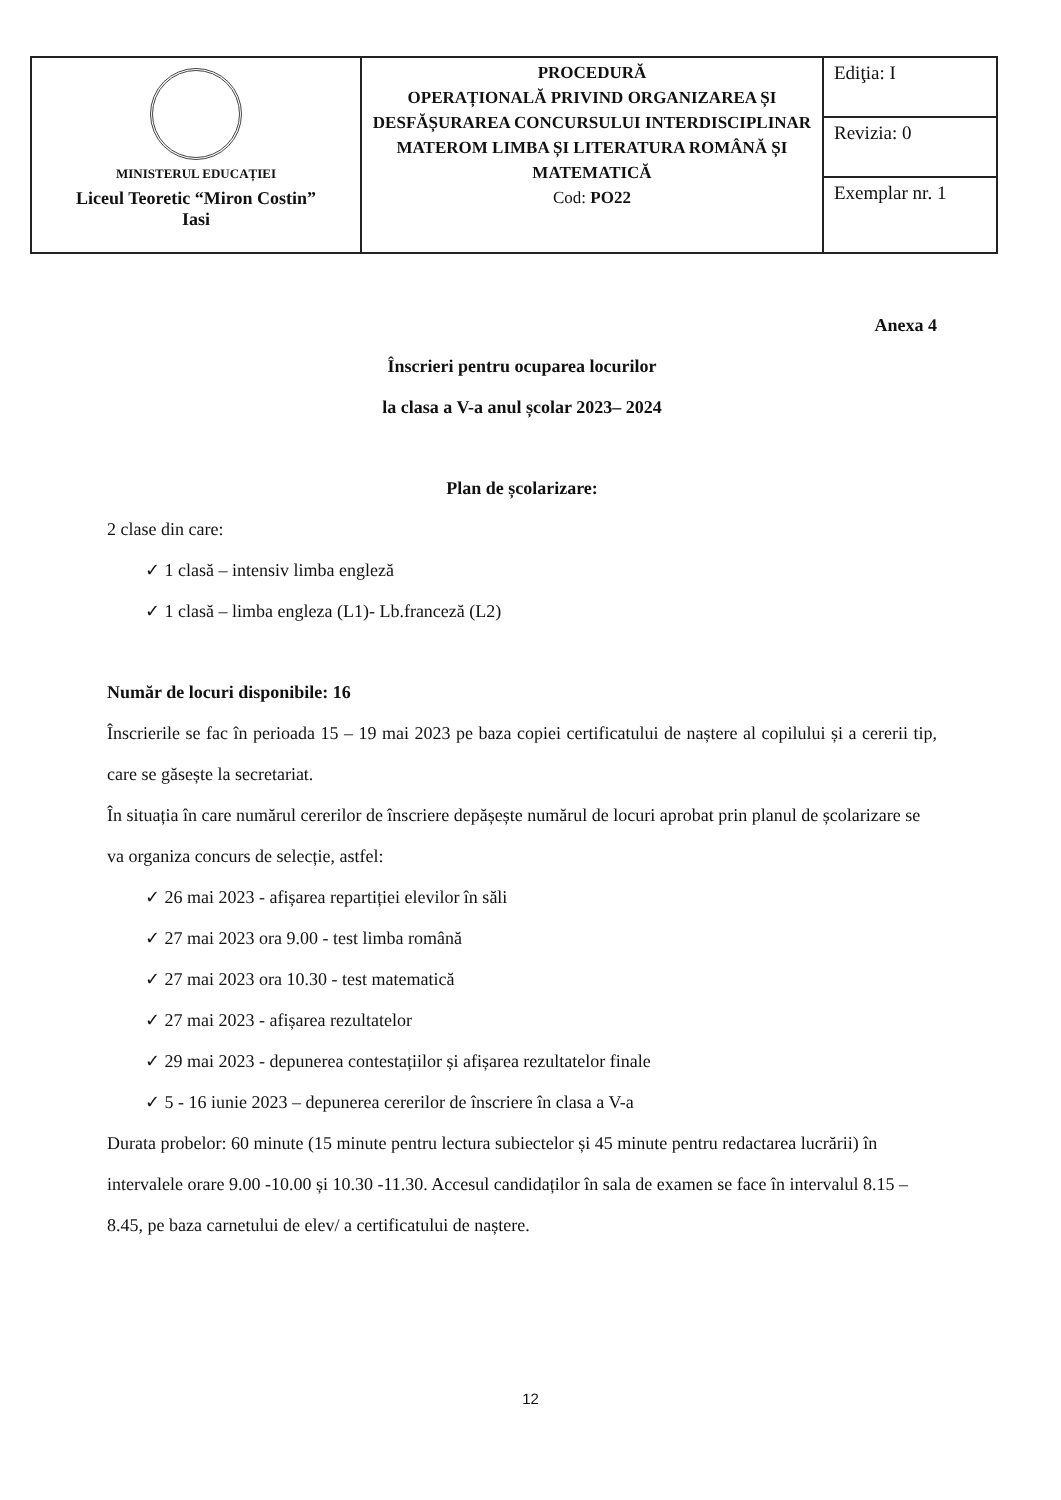| MINISTERUL EDUCAȚIEI Liceul Teoretic “Miron Costin” Iasi | PROCEDURĂ OPERAȚIONALĂ PRIVIND ORGANIZAREA ȘI DESFĂȘURAREA CONCURSULUI INTERDISCIPLINAR MATEROM LIMBA ȘI LITERATURA ROMÂNĂ ȘI MATEMATICĂ Cod: PO22 | Ediţia: I |
| | | Revizia: 0 |
| | | Exemplar nr. 1 |
Anexa 4
Înscrieri pentru ocuparea locurilor
la clasa a V-a anul școlar 2023– 2024
Plan de școlarizare:
2 clase din care:
✓ 1 clasă – intensiv limba engleză
✓ 1 clasă – limba engleza (L1)- Lb.franceză (L2)
Număr de locuri disponibile: 16
Înscrierile se fac în perioada 15 – 19 mai 2023 pe baza copiei certificatului de naștere al copilului și a cererii tip, care se găsește la secretariat.
În situația în care numărul cererilor de înscriere depășește numărul de locuri aprobat prin planul de școlarizare se va organiza concurs de selecție, astfel:
✓ 26 mai 2023 - afișarea repartiției elevilor în săli
✓ 27 mai 2023 ora 9.00 - test limba română
✓ 27 mai 2023 ora 10.30 - test matematică
✓ 27 mai 2023 - afișarea rezultatelor
✓ 29 mai 2023 - depunerea contestațiilor și afișarea rezultatelor finale
✓ 5 - 16 iunie 2023 – depunerea cererilor de înscriere în clasa a V-a
Durata probelor: 60 minute (15 minute pentru lectura subiectelor și 45 minute pentru redactarea lucrării) în intervalele orare 9.00 -10.00 și 10.30 -11.30. Accesul candidaților în sala de examen se face în intervalul 8.15 – 8.45, pe baza carnetului de elev/ a certificatului de naștere.
12